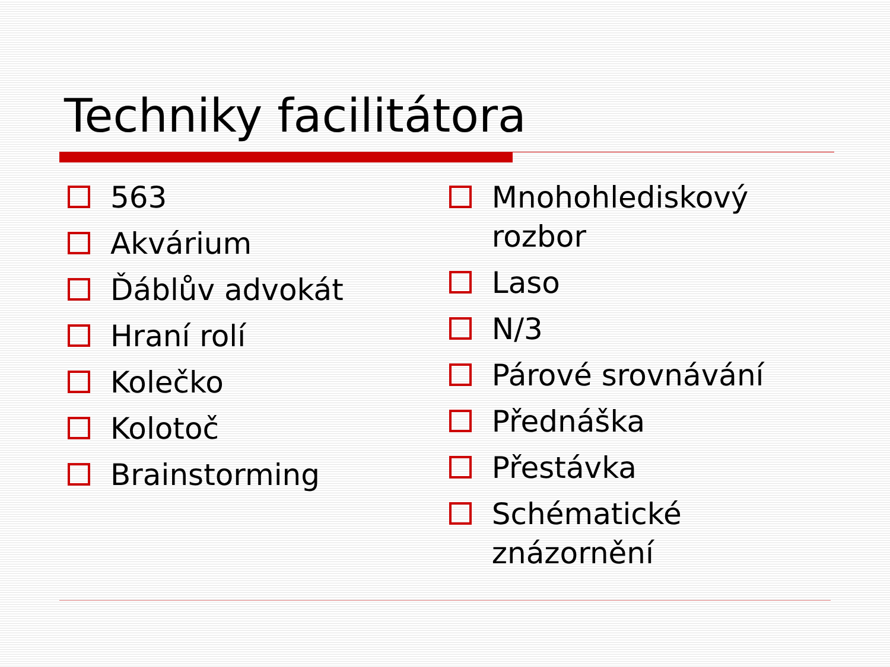Techniky facilitátora
563
Akvárium
Ďáblův advokát
Hraní rolí
Kolečko
Kolotoč
Brainstorming
Mnohohlediskový rozbor
Laso
N/3
Párové srovnávání
Přednáška
Přestávka
Schématické znázornění